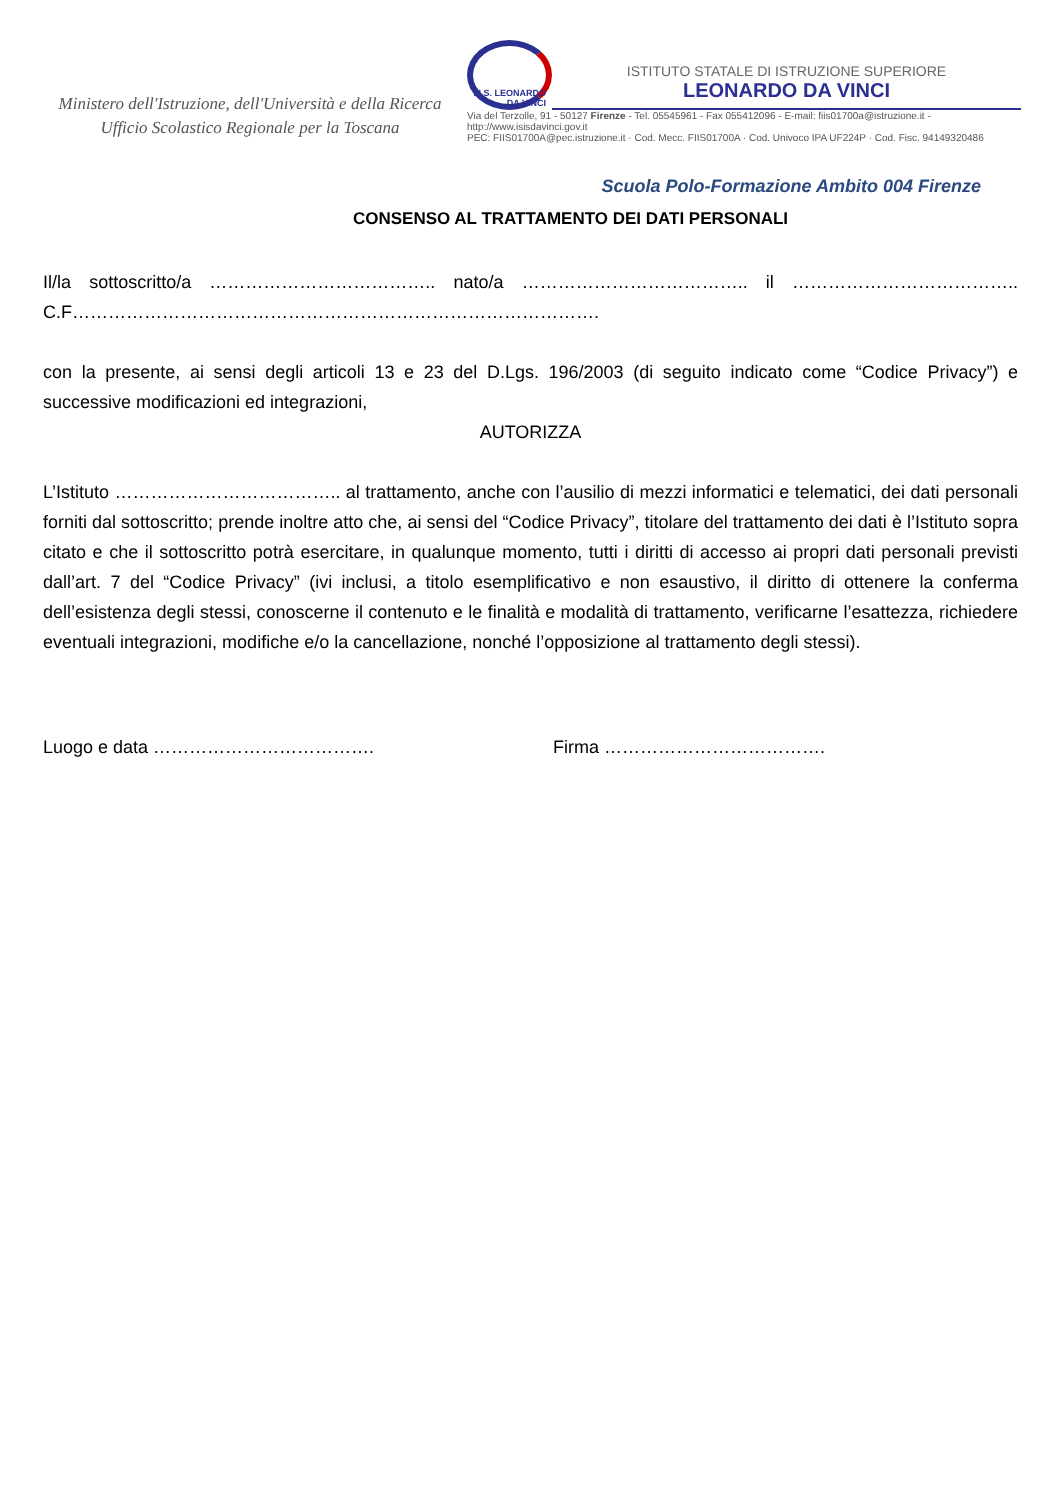Ministero dell'Istruzione, dell'Università e della Ricerca
Ufficio Scolastico Regionale per la Toscana
I.I.S. LEONARDO DA VINCI
ISTITUTO STATALE DI ISTRUZIONE SUPERIORE
LEONARDO DA VINCI
Via del Terzolle, 91 - 50127 Firenze - Tel. 05545961 - Fax 055412096 - E-mail: fiis01700a@istruzione.it - http://www.isisdavinci.gov.it
PEC: FIIS01700A@pec.istruzione.it · Cod. Mecc. FIIS01700A · Cod. Univoco IPA UF224P · Cod. Fisc. 94149320486
Scuola Polo-Formazione Ambito 004 Firenze
CONSENSO AL TRATTAMENTO DEI DATI PERSONALI
Il/la sottoscritto/a ……………………………….. nato/a ……………………………….. il ………………………………..
C.F…………………………………………………………………………….
con la presente, ai sensi degli articoli 13 e 23 del D.Lgs. 196/2003 (di seguito indicato come “Codice Privacy”) e successive modificazioni ed integrazioni,
AUTORIZZA
L’Istituto ……………………………….. al trattamento, anche con l’ausilio di mezzi informatici e telematici, dei dati personali forniti dal sottoscritto; prende inoltre atto che, ai sensi del “Codice Privacy”, titolare del trattamento dei dati è l’Istituto sopra citato e che il sottoscritto potrà esercitare, in qualunque momento, tutti i diritti di accesso ai propri dati personali previsti dall’art. 7 del “Codice Privacy” (ivi inclusi, a titolo esemplificativo e non esaustivo, il diritto di ottenere la conferma dell’esistenza degli stessi, conoscerne il contenuto e le finalità e modalità di trattamento, verificarne l’esattezza, richiedere eventuali integrazioni, modifiche e/o la cancellazione, nonché l’opposizione al trattamento degli stessi).
Luogo e data ………………………………. Firma ……………………………….